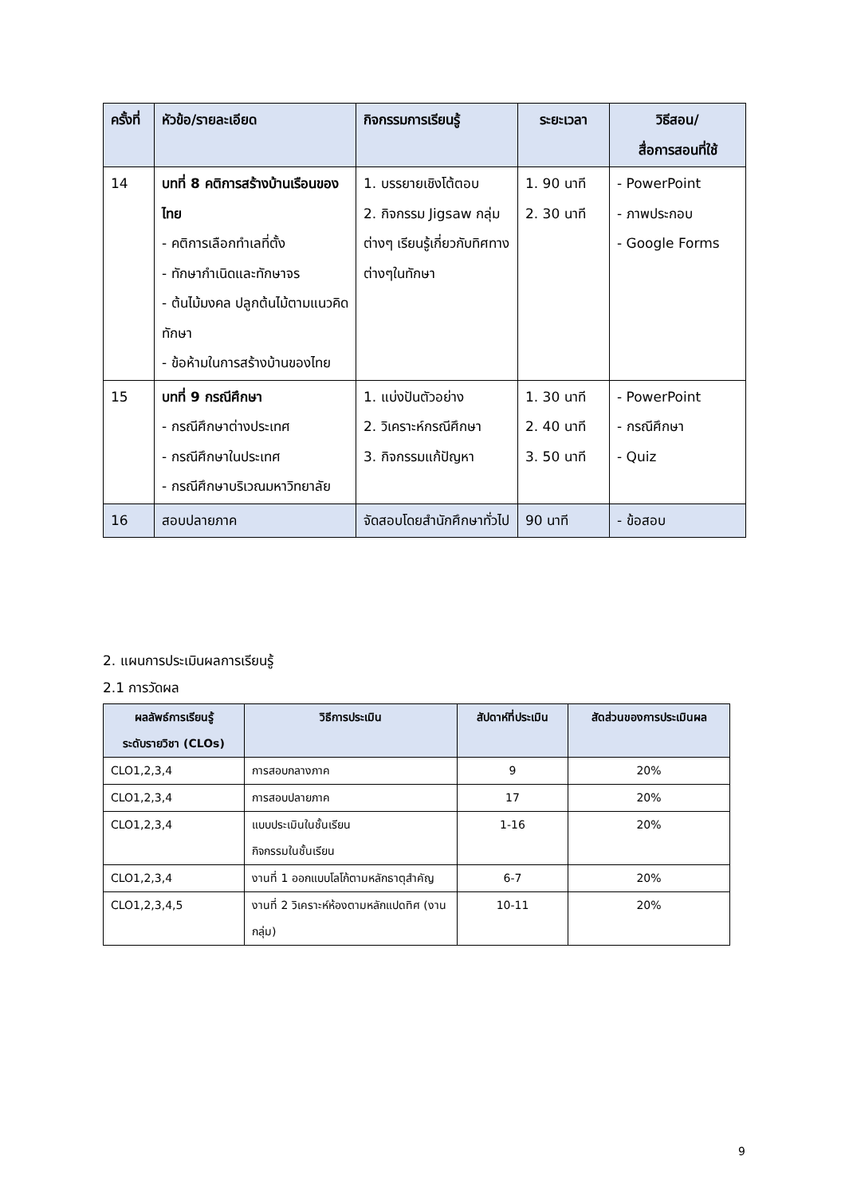| ครั้งที่ | หัวข้อ/รายละเอียด | กิจกรรมการเรียนรู้ | ระยะเวลา | วิธีสอน/ สื่อการสอนที่ใช้ |
| --- | --- | --- | --- | --- |
| 14 | บทที่ 8 คติการสร้างบ้านเรือนของไทย - คติการเลือกทำเลที่ตั้ง - ทักษากำเนิดและทักษาจร - ต้นไม้มงคล ปลูกต้นไม้ตามแนวคิดทักษา - ข้อห้ามในการสร้างบ้านของไทย | 1. บรรยายเชิงโต้ตอบ 2. กิจกรรม Jigsaw กลุ่มต่างๆ เรียนรู้เกี่ยวกับทิศทางต่างๆในทักษา | 1. 90 นาที 2. 30 นาที | - PowerPoint - ภาพประกอบ - Google Forms |
| 15 | บทที่ 9 กรณีศึกษา - กรณีศึกษาต่างประเทศ - กรณีศึกษาในประเทศ - กรณีศึกษาบริเวณมหาวิทยาลัย | 1. แบ่งปันตัวอย่าง 2. วิเคราะห์กรณีศึกษา 3. กิจกรรมแก้ปัญหา | 1. 30 นาที 2. 40 นาที 3. 50 นาที | - PowerPoint - กรณีศึกษา - Quiz |
| 16 | สอบปลายภาค | จัดสอบโดยสำนักศึกษาทั่วไป | 90 นาที | - ข้อสอบ |
2. แผนการประเมินผลการเรียนรู้
2.1 การวัดผล
| ผลลัพธ์การเรียนรู้ ระดับรายวิชา (CLOs) | วิธีการประเมิน | สัปดาห์ที่ประเมิน | สัดส่วนของการประเมินผล |
| --- | --- | --- | --- |
| CLO1,2,3,4 | การสอบกลางภาค | 9 | 20% |
| CLO1,2,3,4 | การสอบปลายภาค | 17 | 20% |
| CLO1,2,3,4 | แบบประเมินในชั้นเรียน กิจกรรมในชั้นเรียน | 1-16 | 20% |
| CLO1,2,3,4 | งานที่ 1 ออกแบบโลโก้ตามหลักธาตุสำคัญ | 6-7 | 20% |
| CLO1,2,3,4,5 | งานที่ 2 วิเคราะห์ห้องตามหลักแปดทิศ (งานกลุ่ม) | 10-11 | 20% |
9